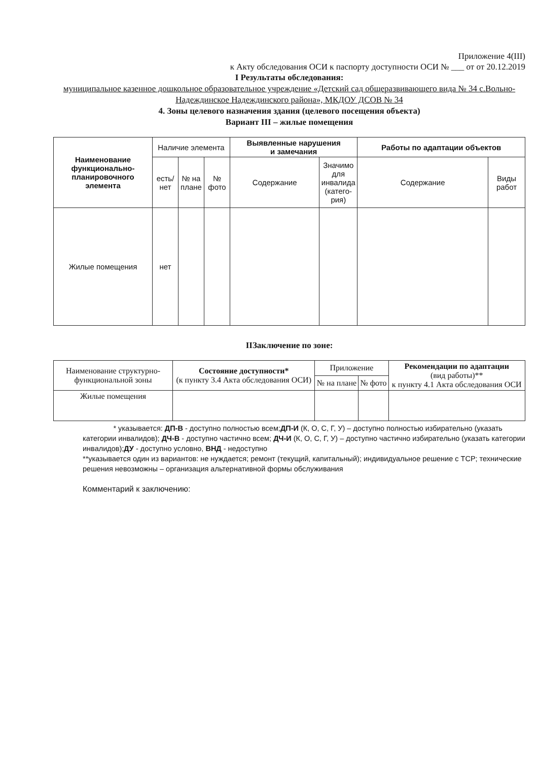Приложение 4(III)
к Акту обследования ОСИ к паспорту доступности ОСИ № ___ от от 20.12.2019
I Результаты обследования:
муниципальное казенное дошкольное образовательное учреждение «Детский сад общеразвивающего вида № 34 с.Вольно-Надеждинское Надеждинского района», МКДОУ ДСОВ № 34
4. Зоны целевого назначения здания (целевого посещения объекта)
Вариант III – жилые помещения
| Наименование функционально-планировочного элемента | Наличие элемента | | | Выявленные нарушения и замечания | | Работы по адаптации объектов | |
| | есть/ нет | № на плане | № фото | Содержание | Значимо для инвалида (катего-рия) | Содержание | Виды работ |
| Жилые помещения | нет | | | | | | |
IIЗаключение по зоне:
| Наименование структурно-функциональной зоны | Состояние доступности* (к пункту 3.4 Акта обследования ОСИ) | Приложение | | Рекомендации по адаптации (вид работы)** к пункту 4.1 Акта обследования ОСИ |
| | | № на плане | № фото | |
| Жилые помещения | | | | |
* указывается: ДП-В - доступно полностью всем;ДП-И (К, О, С, Г, У) – доступно полностью избирательно (указать категории инвалидов); ДЧ-В - доступно частично всем; ДЧ-И (К, О, С, Г, У) – доступно частично избирательно (указать категории инвалидов);ДУ - доступно условно, ВНД - недоступно
**указывается один из вариантов: не нуждается; ремонт (текущий, капитальный); индивидуальное решение с TCP; технические решения невозможны – организация альтернативной формы обслуживания
Комментарий к заключению: